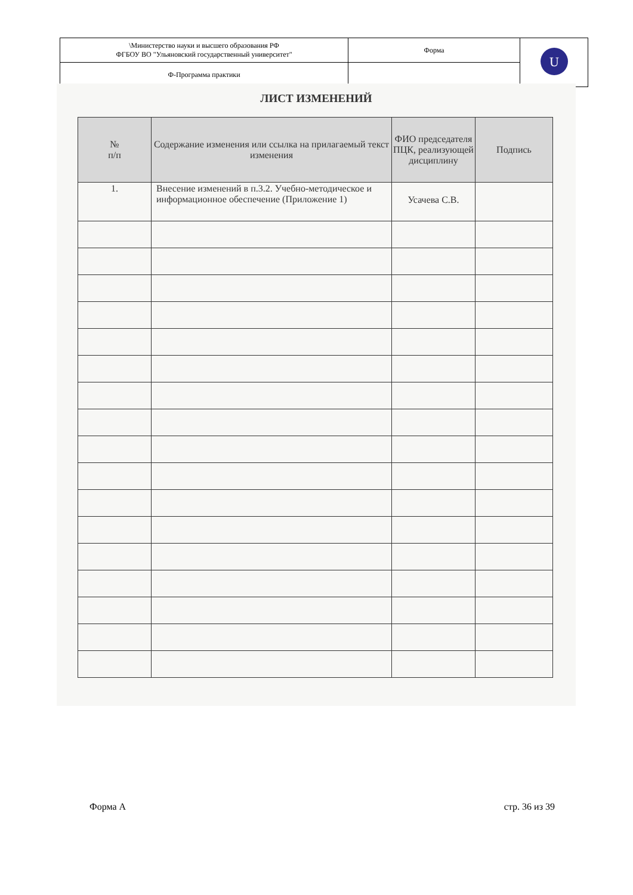| \Министерство науки и высшего образования РФ ФГБОУ ВО "Ульяновский государственный университет" | Форма | U |
| Ф-Программа практики | | |
ЛИСТ ИЗМЕНЕНИЙ
| № п/п | Содержание изменения или ссылка на прилагаемый текст изменения | ФИО председателя ПЦК, реализующей дисциплину | Подпись |
| --- | --- | --- | --- |
| 1. | Внесение изменений в п.3.2. Учебно-методическое и информационное обеспечение (Приложение 1) | Усачева С.В. | |
Форма А стр. 36 из 39